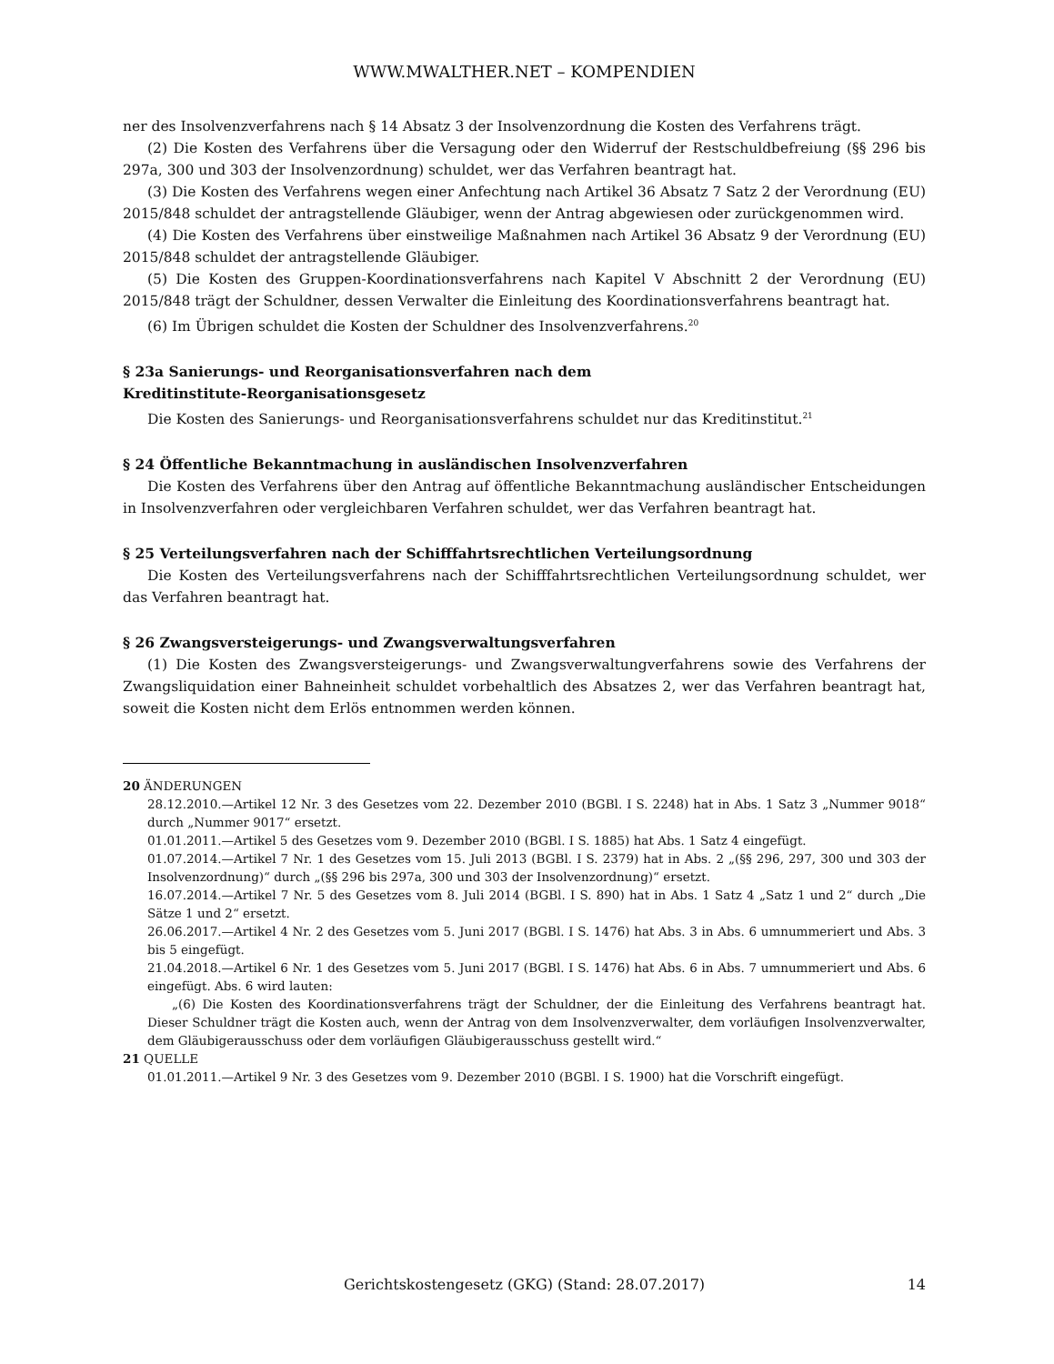WWW.MWALTHER.NET – KOMPENDIEN
ner des Insolvenzverfahrens nach § 14 Absatz 3 der Insolvenzordnung die Kosten des Verfahrens trägt.
(2) Die Kosten des Verfahrens über die Versagung oder den Widerruf der Restschuldbefreiung (§§ 296 bis 297a, 300 und 303 der Insolvenzordnung) schuldet, wer das Verfahren beantragt hat.
(3) Die Kosten des Verfahrens wegen einer Anfechtung nach Artikel 36 Absatz 7 Satz 2 der Verordnung (EU) 2015/848 schuldet der antragstellende Gläubiger, wenn der Antrag abgewiesen oder zurückgenommen wird.
(4) Die Kosten des Verfahrens über einstweilige Maßnahmen nach Artikel 36 Absatz 9 der Verordnung (EU) 2015/848 schuldet der antragstellende Gläubiger.
(5) Die Kosten des Gruppen-Koordinationsverfahrens nach Kapitel V Abschnitt 2 der Verordnung (EU) 2015/848 trägt der Schuldner, dessen Verwalter die Einleitung des Koordinationsverfahrens beantragt hat.
(6) Im Übrigen schuldet die Kosten der Schuldner des Insolvenzverfahrens.<sup>20</sup>
§ 23a Sanierungs- und Reorganisationsverfahren nach dem
Kreditinstitute-Reorganisationsgesetz
Die Kosten des Sanierungs- und Reorganisationsverfahrens schuldet nur das Kreditinstitut.<sup>21</sup>
§ 24 Öffentliche Bekanntmachung in ausländischen Insolvenzverfahren
Die Kosten des Verfahrens über den Antrag auf öffentliche Bekanntmachung ausländischer Entscheidungen in Insolvenzverfahren oder vergleichbaren Verfahren schuldet, wer das Verfahren beantragt hat.
§ 25 Verteilungsverfahren nach der Schifffahrtsrechtlichen Verteilungsordnung
Die Kosten des Verteilungsverfahrens nach der Schifffahrtsrechtlichen Verteilungsordnung schuldet, wer das Verfahren beantragt hat.
§ 26 Zwangsversteigerungs- und Zwangsverwaltungsverfahren
(1) Die Kosten des Zwangsversteigerungs- und Zwangsverwaltungverfahrens sowie des Verfahrens der Zwangsliquidation einer Bahneinheit schuldet vorbehaltlich des Absatzes 2, wer das Verfahren beantragt hat, soweit die Kosten nicht dem Erlös entnommen werden können.
20 ÄNDERUNGEN
28.12.2010.—Artikel 12 Nr. 3 des Gesetzes vom 22. Dezember 2010 (BGBl. I S. 2248) hat in Abs. 1 Satz 3 „Nummer 9018“ durch „Nummer 9017“ ersetzt.
01.01.2011.—Artikel 5 des Gesetzes vom 9. Dezember 2010 (BGBl. I S. 1885) hat Abs. 1 Satz 4 eingefügt.
01.07.2014.—Artikel 7 Nr. 1 des Gesetzes vom 15. Juli 2013 (BGBl. I S. 2379) hat in Abs. 2 „(§§ 296, 297, 300 und 303 der Insolvenzordnung)“ durch „(§§ 296 bis 297a, 300 und 303 der Insolvenzordnung)“ ersetzt.
16.07.2014.—Artikel 7 Nr. 5 des Gesetzes vom 8. Juli 2014 (BGBl. I S. 890) hat in Abs. 1 Satz 4 „Satz 1 und 2“ durch „Die Sätze 1 und 2“ ersetzt.
26.06.2017.—Artikel 4 Nr. 2 des Gesetzes vom 5. Juni 2017 (BGBl. I S. 1476) hat Abs. 3 in Abs. 6 umnummeriert und Abs. 3 bis 5 eingefügt.
21.04.2018.—Artikel 6 Nr. 1 des Gesetzes vom 5. Juni 2017 (BGBl. I S. 1476) hat Abs. 6 in Abs. 7 umnummeriert und Abs. 6 eingefügt. Abs. 6 wird lauten:
„(6) Die Kosten des Koordinationsverfahrens trägt der Schuldner, der die Einleitung des Verfahrens beantragt hat. Dieser Schuldner trägt die Kosten auch, wenn der Antrag von dem Insolvenzverwalter, dem vorläufigen Insolvenzverwalter, dem Gläubigerausschuss oder dem vorläufigen Gläubigerausschuss gestellt wird.“
21 QUELLE
01.01.2011.—Artikel 9 Nr. 3 des Gesetzes vom 9. Dezember 2010 (BGBl. I S. 1900) hat die Vorschrift eingefügt.
Gerichtskostengesetz (GKG) (Stand: 28.07.2017) 14